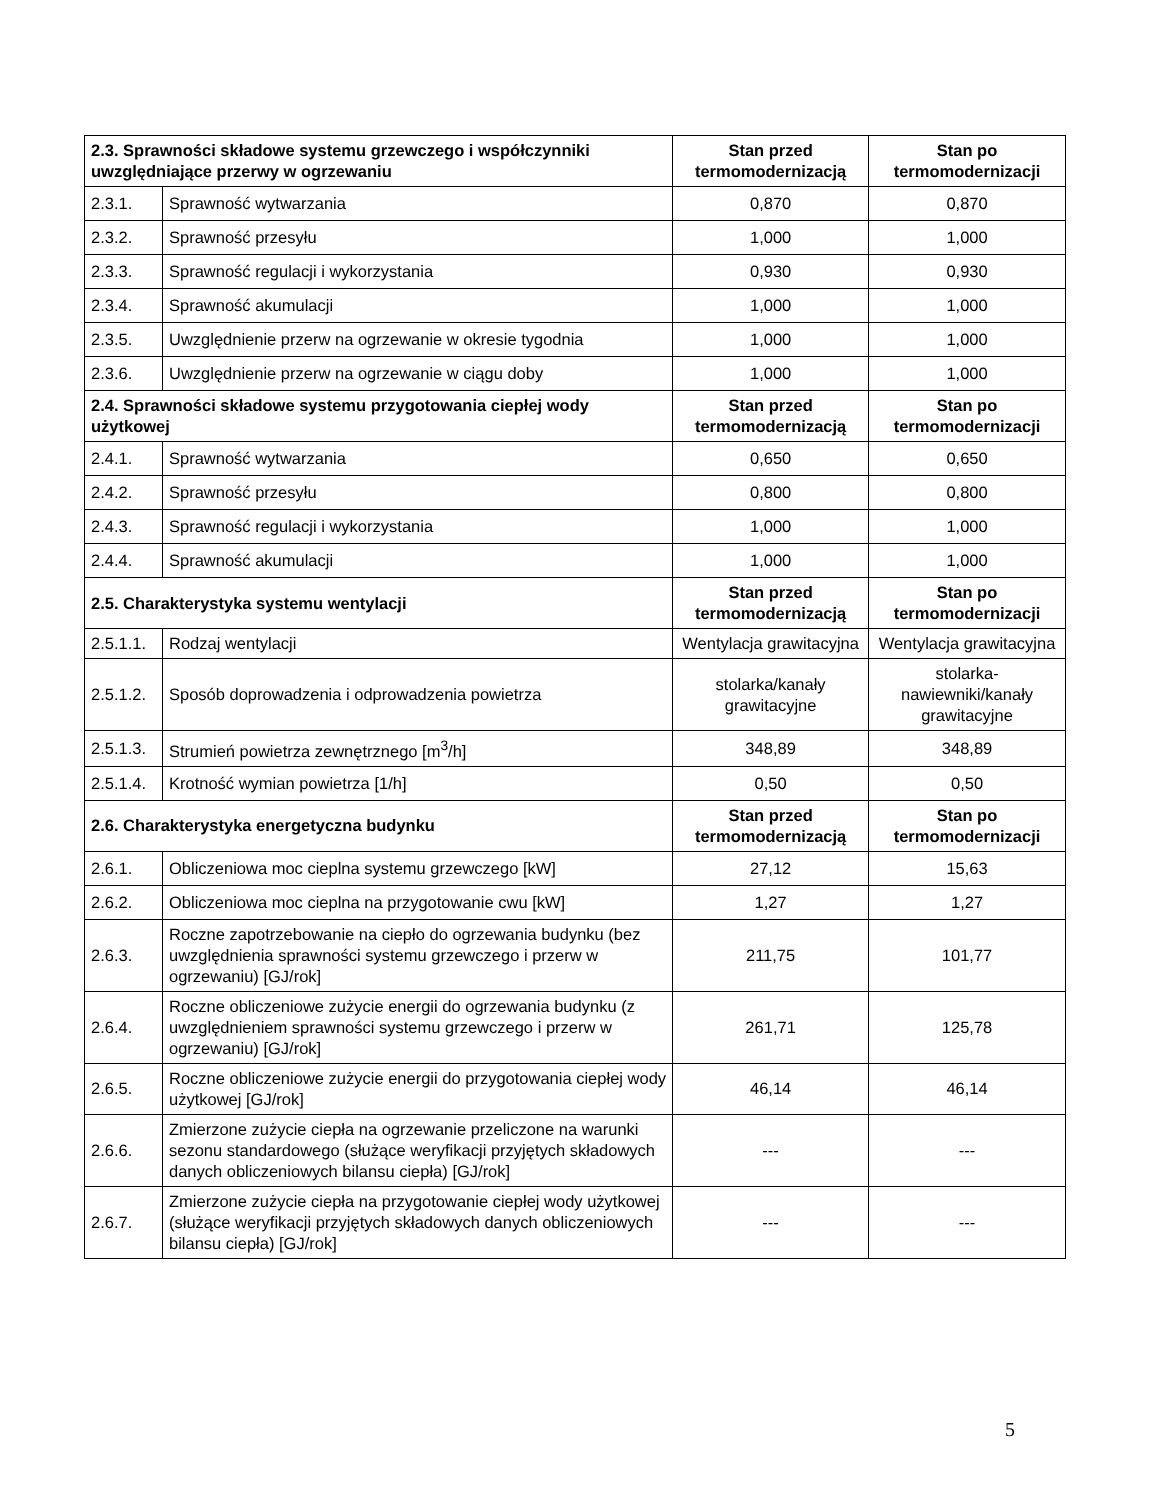| 2.3. Sprawności składowe systemu grzewczego i współczynniki uwzględniające przerwy w ogrzewaniu | | Stan przed termomodernizacją | Stan po termomodernizacji |
| --- | --- | --- | --- |
| 2.3.1. | Sprawność wytwarzania | 0,870 | 0,870 |
| 2.3.2. | Sprawność przesyłu | 1,000 | 1,000 |
| 2.3.3. | Sprawność regulacji i wykorzystania | 0,930 | 0,930 |
| 2.3.4. | Sprawność akumulacji | 1,000 | 1,000 |
| 2.3.5. | Uwzględnienie przerw na ogrzewanie w okresie tygodnia | 1,000 | 1,000 |
| 2.3.6. | Uwzględnienie przerw na ogrzewanie w ciągu doby | 1,000 | 1,000 |
| 2.4. Sprawności składowe systemu przygotowania ciepłej wody użytkowej | | Stan przed termomodernizacją | Stan po termomodernizacji |
| 2.4.1. | Sprawność wytwarzania | 0,650 | 0,650 |
| 2.4.2. | Sprawność przesyłu | 0,800 | 0,800 |
| 2.4.3. | Sprawność regulacji i wykorzystania | 1,000 | 1,000 |
| 2.4.4. | Sprawność akumulacji | 1,000 | 1,000 |
| 2.5. Charakterystyka systemu wentylacji | | Stan przed termomodernizacją | Stan po termomodernizacji |
| 2.5.1.1. | Rodzaj wentylacji | Wentylacja grawitacyjna | Wentylacja grawitacyjna |
| 2.5.1.2. | Sposób doprowadzenia i odprowadzenia powietrza | stolarka/kanały grawitacyjne | stolarka-nawiewniki/kanały grawitacyjne |
| 2.5.1.3. | Strumień powietrza zewnętrznego [m<sup>3</sup>/h] | 348,89 | 348,89 |
| 2.5.1.4. | Krotność wymian powietrza [1/h] | 0,50 | 0,50 |
| 2.6. Charakterystyka energetyczna budynku | | Stan przed termomodernizacją | Stan po termomodernizacji |
| 2.6.1. | Obliczeniowa moc cieplna systemu grzewczego [kW] | 27,12 | 15,63 |
| 2.6.2. | Obliczeniowa moc cieplna na przygotowanie cwu [kW] | 1,27 | 1,27 |
| 2.6.3. | Roczne zapotrzebowanie na ciepło do ogrzewania budynku (bez uwzględnienia sprawności systemu grzewczego i przerw w ogrzewaniu) [GJ/rok] | 211,75 | 101,77 |
| 2.6.4. | Roczne obliczeniowe zużycie energii do ogrzewania budynku (z uwzględnieniem sprawności systemu grzewczego i przerw w ogrzewaniu) [GJ/rok] | 261,71 | 125,78 |
| 2.6.5. | Roczne obliczeniowe zużycie energii do przygotowania ciepłej wody użytkowej [GJ/rok] | 46,14 | 46,14 |
| 2.6.6. | Zmierzone zużycie ciepła na ogrzewanie przeliczone na warunki sezonu standardowego (służące weryfikacji przyjętych składowych danych obliczeniowych bilansu ciepła) [GJ/rok] | --- | --- |
| 2.6.7. | Zmierzone zużycie ciepła na przygotowanie ciepłej wody użytkowej (służące weryfikacji przyjętych składowych danych obliczeniowych bilansu ciepła) [GJ/rok] | --- | --- |
5